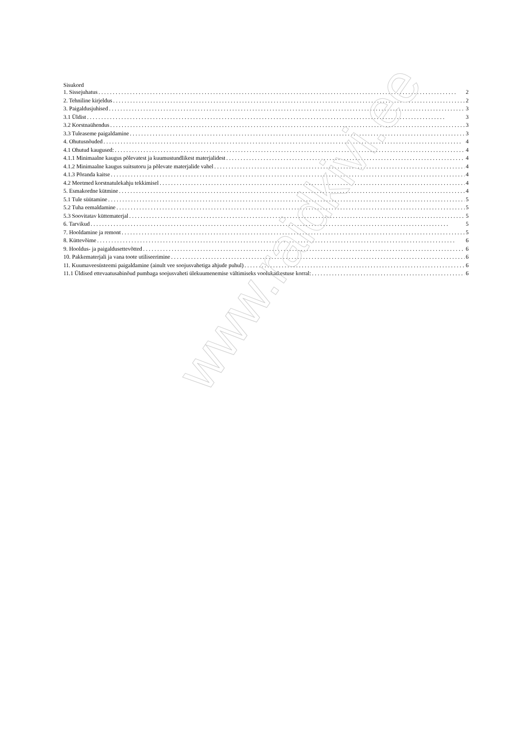Sisukord
1. Sissejuhatus 2
2. Tehniline kirjeldus 2
3. Paigaldusjuhised 3
3.1 Üldist 3
3.2 Korstnaühendus 3
3.3 Tuleaseme paigaldamine 3
4. Ohutusnõuded 4
4.1 Ohutud kaugused: 4
4.1.1 Minimaalne kaugus põlevatest ja kuumustundlikest materjalidest 4
4.1.2 Minimaalne kaugus suitsutoru ja põlevate materjalide vahel 4
4.1.3 Põranda kaitse 4
4.2 Meetmed korstnatulekahju tekkimisel 4
5. Esmakordne kütmine 4
5.1 Tule süütamine 5
5.2 Tuha eemaldamine 5
5.3 Soovitatav küttematerjal 5
6. Tarvikud 5
7. Hooldamine ja remont 5
8. Küttevõime 6
9. Hooldus- ja paigaldusettevõtted 6
10. Pakkematerjali ja vana toote utiliseerimine 6
11. Kuumaveesüsteemi paigaldamine (ainult vee soojusvahetiga ahjude puhul) 6
11.1 Üldised ettevaatusabinõud pumbaga soojusvaheti ülekuumenemise vältimiseks voolukatkestuse korral: 6
www.raidkivi.ee